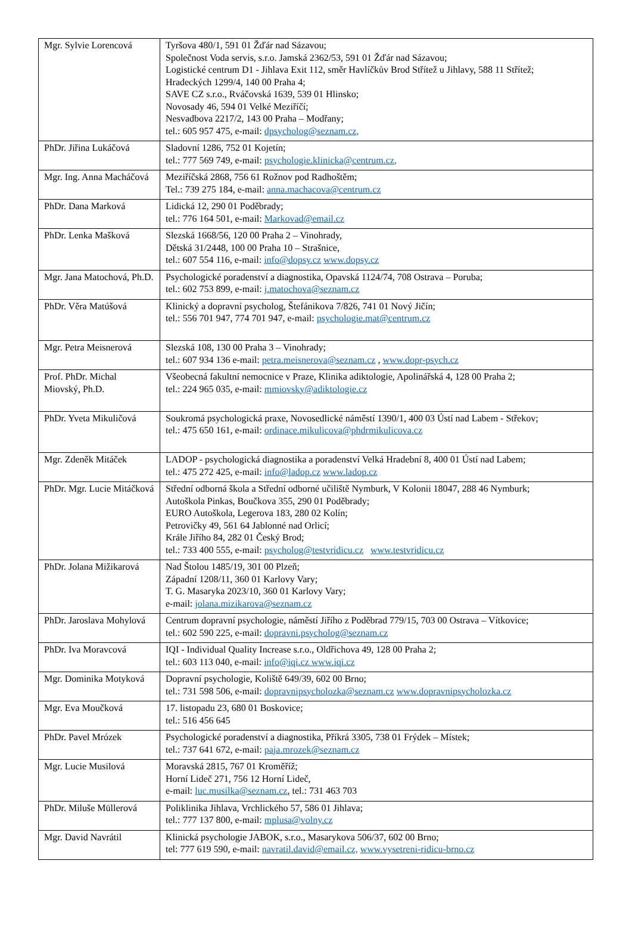| Mgr. Sylvie Lorencová | Tyršova 480/1, 591 01 Žďár nad Sázavou; Společnost Voda servis, s.r.o. Jamská 2362/53, 591 01 Žďár nad Sázavou; Logistické centrum D1 - Jihlava Exit 112, směr Havlíčkův Brod Střítež u Jihlavy, 588 11 Střítež; Hradeckých 1299/4, 140 00 Praha 4; SAVE CZ s.r.o., Rváčovská 1639, 539 01 Hlinsko; Novosady 46, 594 01 Velké Meziříčí; Nesvadbova 2217/2, 143 00 Praha – Modřany; tel.: 605 957 475, e-mail: dpsycholog@seznam.cz, |
| PhDr. Jiřina Lukáčová | Sladovní 1286, 752 01 Kojetín; tel.: 777 569 749, e-mail: psychologie.klinicka@centrum.cz, |
| Mgr. Ing. Anna Macháčová | Meziříčská 2868, 756 61 Rožnov pod Radhoštěm; Tel.: 739 275 184, e-mail: anna.machacova@centrum.cz |
| PhDr. Dana Marková | Lidická 12, 290 01 Poděbrady; tel.: 776 164 501, e-mail: Markovad@email.cz |
| PhDr. Lenka Mašková | Slezská 1668/56, 120 00 Praha 2 – Vinohrady, Dětská 31/2448, 100 00 Praha 10 – Strašnice, tel.: 607 554 116, e-mail: info@dopsy.cz www.dopsy.cz |
| Mgr. Jana Matochová, Ph.D. | Psychologické poradenství a diagnostika, Opavská 1124/74, 708 Ostrava – Poruba; tel.: 602 753 899, e-mail: j.matochova@seznam.cz |
| PhDr. Věra Matúšová | Klinický a dopravní psycholog, Štefánikova 7/826, 741 01 Nový Jičín; tel.: 556 701 947, 774 701 947, e-mail: psychologie.mat@centrum.cz |
| Mgr. Petra Meisnerová | Slezská 108, 130 00 Praha 3 – Vinohrady; tel.: 607 934 136 e-mail: petra.meisnerova@seznam.cz , www.dopr-psych.cz |
| Prof. PhDr. Michal Miovský, Ph.D. | Všeobecná fakultní nemocnice v Praze, Klinika adiktologie, Apolinářská 4, 128 00 Praha 2; tel.: 224 965 035, e-mail: mmiovsky@adiktologie.cz |
| PhDr. Yveta Mikuličová | Soukromá psychologická praxe, Novosedlické náměstí 1390/1, 400 03 Ústí nad Labem - Střekov; tel.: 475 650 161, e-mail: ordinace.mikulicova@phdrmikulicova.cz |
| Mgr. Zdeněk Mitáček | LADOP - psychologická diagnostika a poradenství Velká Hradební 8, 400 01 Ústí nad Labem; tel.: 475 272 425, e-mail: info@ladop.cz www.ladop.cz |
| PhDr. Mgr. Lucie Mitáčková | Střední odborná škola a Střední odborné učiliště Nymburk, V Kolonii 18047, 288 46 Nymburk; Autoškola Pinkas, Boučkova 355, 290 01 Poděbrady; EURO Autoškola, Legerova 183, 280 02 Kolín; Petrovičky 49, 561 64 Jablonné nad Orlicí; Krále Jiřího 84, 282 01 Český Brod; tel.: 733 400 555, e-mail: psycholog@testvridicu.cz www.testvridicu.cz |
| PhDr. Jolana Mižikarová | Nad Štolou 1485/19, 301 00 Plzeň; Západní 1208/11, 360 01 Karlovy Vary; T. G. Masaryka 2023/10, 360 01 Karlovy Vary; e-mail: jolana.mizikarova@seznam.cz |
| PhDr. Jaroslava Mohylová | Centrum dopravní psychologie, náměstí Jiřího z Poděbrad 779/15, 703 00 Ostrava – Vítkovice; tel.: 602 590 225, e-mail: dopravni.psycholog@seznam.cz |
| PhDr. Iva Moravcová | IQI - Individual Quality Increase s.r.o., Oldřichova 49, 128 00 Praha 2; tel.: 603 113 040, e-mail: info@iqi.cz www.iqi.cz |
| Mgr. Dominika Motyková | Dopravní psychologie, Koliště 649/39, 602 00 Brno; tel.: 731 598 506, e-mail: dopravnipsycholozka@seznam.cz www.dopravnipsycholozka.cz |
| Mgr. Eva Moučková | 17. listopadu 23, 680 01 Boskovice; tel.: 516 456 645 |
| PhDr. Pavel Mrózek | Psychologické poradenství a diagnostika, Příkrá 3305, 738 01 Frýdek – Místek; tel.: 737 641 672, e-mail: paja.mrozek@seznam.cz |
| Mgr. Lucie Musilová | Moravská 2815, 767 01 Kroměříž; Horní Lideč 271, 756 12 Horní Lideč, e-mail: luc.musilka@seznam.cz , tel.: 731 463 703 |
| PhDr. Miluše Müllerová | Poliklinika Jihlava, Vrchlického 57, 586 01 Jihlava; tel.: 777 137 800, e-mail: mplusa@volny.cz |
| Mgr. David Navrátil | Klinická psychologie JABOK, s.r.o., Masarykova 506/37, 602 00 Brno; tel: 777 619 590, e-mail: navratil.david@email.cz, www.vysetreni-ridicu-brno.cz |